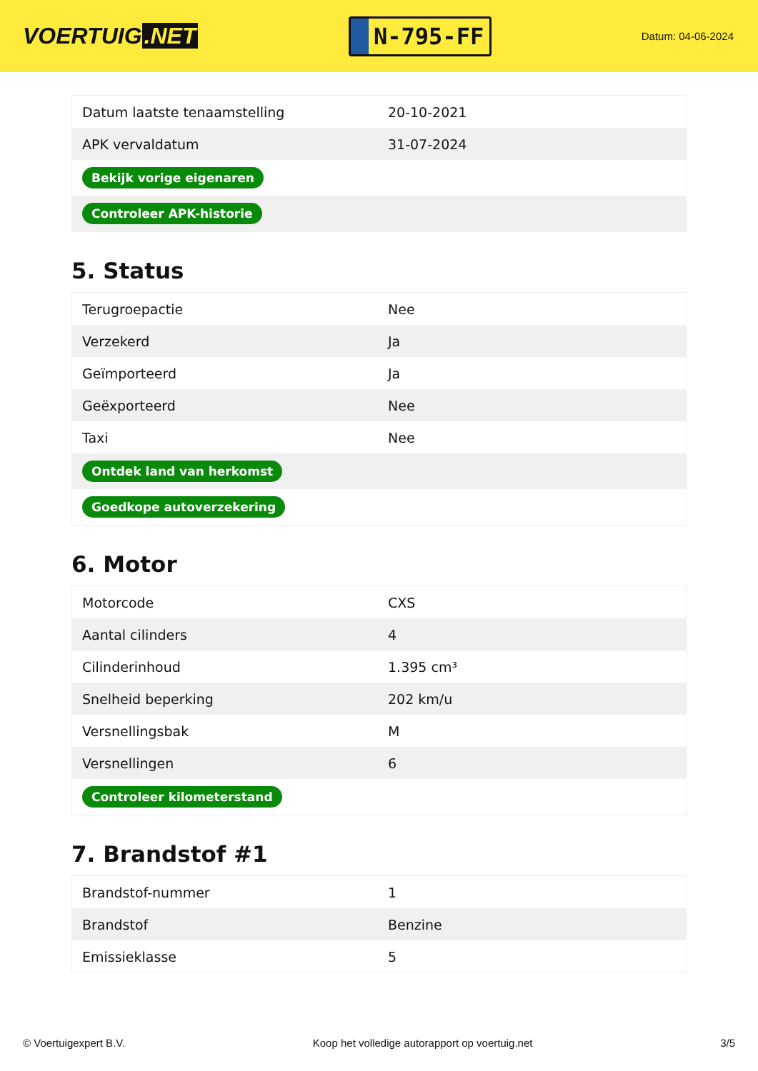VOERTUIG.NET
N-795-FF
Datum: 04-06-2024
| Datum laatste tenaamstelling | 20-10-2021 |
| APK vervaldatum | 31-07-2024 |
| Bekijk vorige eigenaren | |
| Controleer APK-historie | |
5. Status
| Terugroepactie | Nee |
| Verzekerd | Ja |
| Geïmporteerd | Ja |
| Geëxporteerd | Nee |
| Taxi | Nee |
| Ontdek land van herkomst | |
| Goedkope autoverzekering | |
6. Motor
| Motorcode | CXS |
| Aantal cilinders | 4 |
| Cilinderinhoud | 1.395 cm³ |
| Snelheid beperking | 202 km/u |
| Versnellingsbak | M |
| Versnellingen | 6 |
| Controleer kilometerstand | |
7. Brandstof #1
| Brandstof-nummer | 1 |
| Brandstof | Benzine |
| Emissieklasse | 5 |
© Voertuigexpert B.V. Koop het volledige autorapport op voertuig.net 3/5